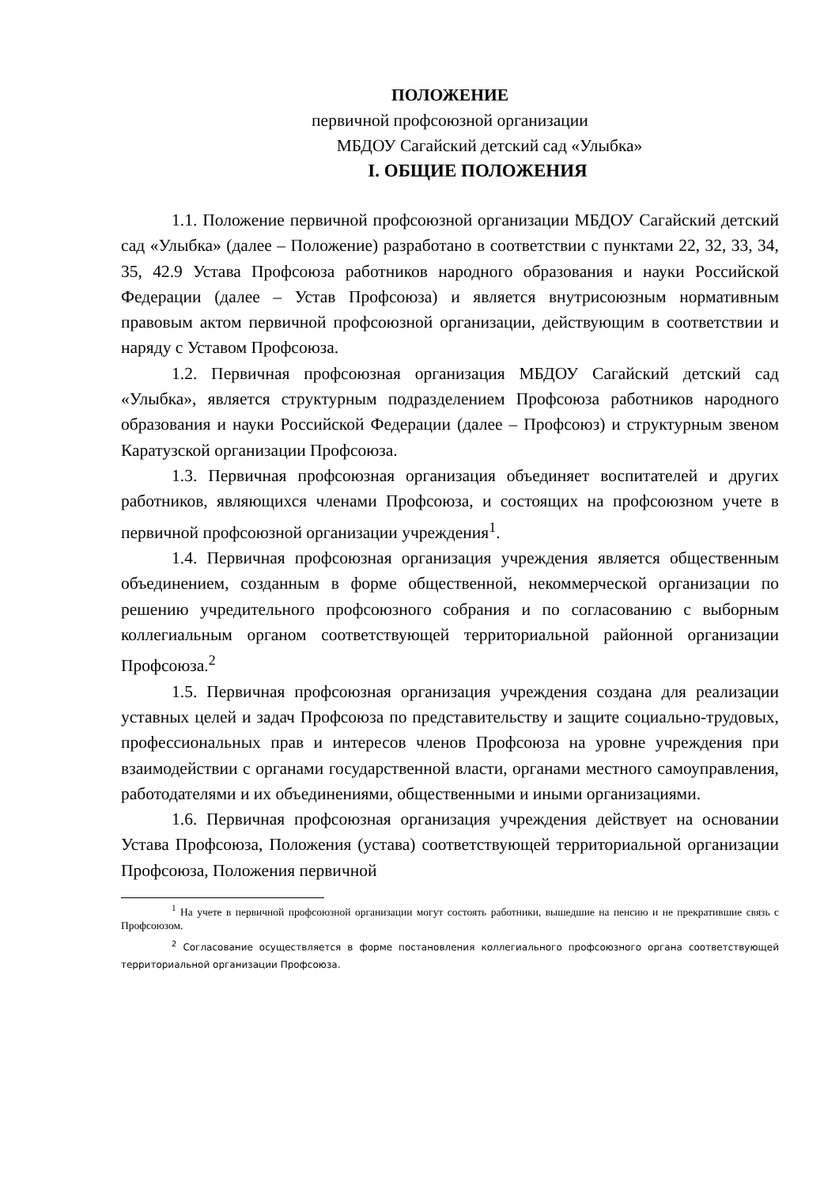ПОЛОЖЕНИЕ
первичной профсоюзной организации
МБДОУ Сагайский детский сад «Улыбка»
I. ОБЩИЕ ПОЛОЖЕНИЯ
1.1. Положение первичной профсоюзной организации МБДОУ Сагайский детский сад «Улыбка» (далее – Положение) разработано в соответствии с пунктами 22, 32, 33, 34, 35, 42.9 Устава Профсоюза работников народного образования и науки Российской Федерации (далее – Устав Профсоюза) и является внутрисоюзным нормативным правовым актом первичной профсоюзной организации, действующим в соответствии и наряду с Уставом Профсоюза.
1.2. Первичная профсоюзная организация МБДОУ Сагайский детский сад «Улыбка», является структурным подразделением Профсоюза работников народного образования и науки Российской Федерации (далее – Профсоюз) и структурным звеном Каратузской организации Профсоюза.
1.3. Первичная профсоюзная организация объединяет воспитателей и других работников, являющихся членами Профсоюза, и состоящих на профсоюзном учете в первичной профсоюзной организации учреждения<sup>1</sup>.
1.4. Первичная профсоюзная организация учреждения является общественным объединением, созданным в форме общественной, некоммерческой организации по решению учредительного профсоюзного собрания и по согласованию с выборным коллегиальным органом соответствующей территориальной районной организации Профсоюза.<sup>2</sup>
1.5. Первичная профсоюзная организация учреждения создана для реализации уставных целей и задач Профсоюза по представительству и защите социально-трудовых, профессиональных прав и интересов членов Профсоюза на уровне учреждения при взаимодействии с органами государственной власти, органами местного самоуправления, работодателями и их объединениями, общественными и иными организациями.
1.6. Первичная профсоюзная организация учреждения действует на основании Устава Профсоюза, Положения (устава) соответствующей территориальной организации Профсоюза, Положения первичной
<sup>1</sup> На учете в первичной профсоюзной организации могут состоять работники, вышедшие на пенсию и не прекратившие связь с Профсоюзом.
<sup>2</sup> Согласование осуществляется в форме постановления коллегиального профсоюзного органа соответствующей территориальной организации Профсоюза.